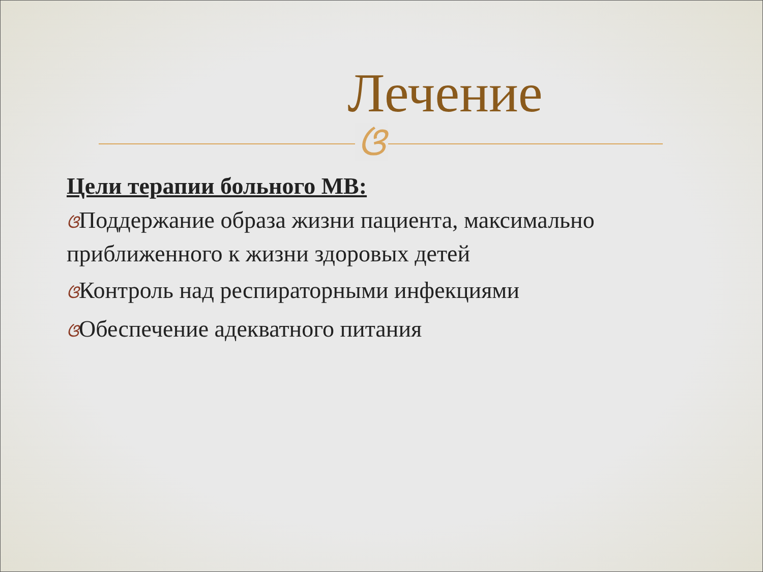Лечение
ଓ
Цели терапии больного МВ:
ଓПоддержание образа жизни пациента, максимально приближенного к жизни здоровых детей
ଓКонтроль над респираторными инфекциями
ଓОбеспечение адекватного питания